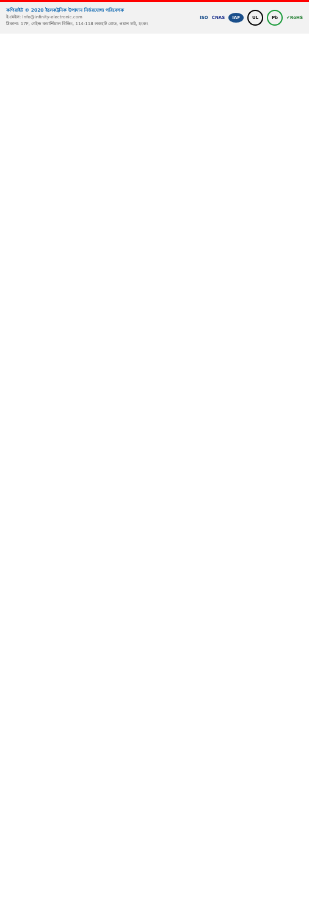কপিরাইট © 2020 ইলেকট্রনিক উপাদান নির্ভরযোগ্য পরিবেশক
ই-মেইল: Info@infinity-electronic.com
ঠিকানা: 17F, গেইন্ড কমার্শিয়াল বিল্ডিং, 114-118 লকহার্ট রোড, ওয়ান চাই, হংকং
ISO CNAS IAF UL Pb ✔RoHS